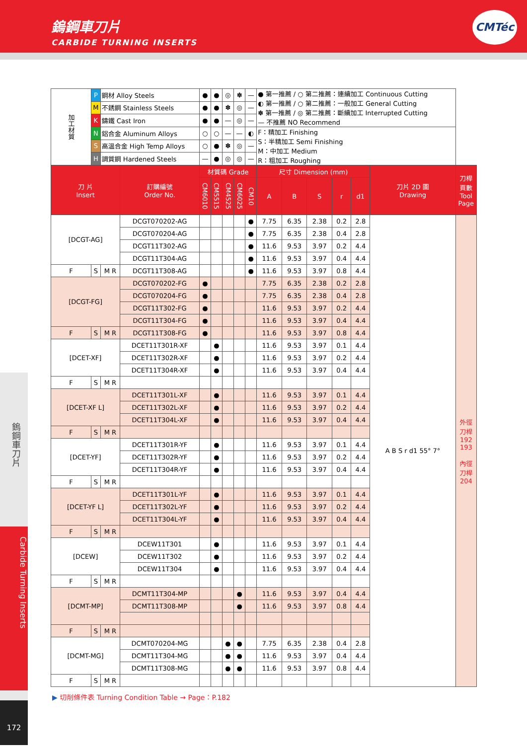鎢鋼車刀片
CARBIDE TURNING INSERTS
CMTéc
鎢鋼車刀片
Carbide Turning Inserts
172
| 加工材質 | P | 鋼材 Alloy Steels | | ● | ● | ◎ | ✽ | — | ● 第一推薦 / ○ 第二推薦：連續加工 Continuous Cutting ◐ 第一推薦 / ○ 第二推薦：一般加工 General Cutting ✽ 第一推薦 / ◎ 第二推薦：斷續加工 Interrupted Cutting — 不推薦 NO Recommend | | | | | | |
| | M | 不銹鋼 Stainless Steels | | ● | ● | ✽ | ◎ | — | | | | | | | |
| | K | 鑄鐵 Cast Iron | | ● | ● | — | ◎ | — | | | | | | | |
| | N | 鋁合金 Aluminum Alloys | | ○ | ○ | — | — | ◐ | F：精加工 Finishing S：半精加工 Semi Finishing M：中加工 Medium R：粗加工 Roughing | | | | | | |
| | S | 高溫合金 High Temp Alloys | | ○ | ● | ✽ | ◎ | — | | | | | | | |
| | H | 調質鋼 Hardened Steels | | — | ● | ◎ | ◎ | — | | | | | | | |
| 刀 片 Insert | | | 訂購編號 Order No. | 材質碼 Grade | | | | | 尺寸 Dimension (mm) | | | | | 刀片 2D 圖 Drawing | 刀桿 頁數 Tool Page |
| | | | | CM6010 | CM5515 | CM4525 | CM6025 | CM10 | A | B | S | r | d1 | | |
| [DCGT-AG] | | | DCGT070202-AG | | | | | ● | 7.75 | 6.35 | 2.38 | 0.2 | 2.8 | A B S r d1 55° 7° | 外徑 刀桿 192 193 內徑 刀桿 204 |
| | | | DCGT070204-AG | | | | | ● | 7.75 | 6.35 | 2.38 | 0.4 | 2.8 | | |
| | | | DCGT11T302-AG | | | | | ● | 11.6 | 9.53 | 3.97 | 0.2 | 4.4 | | |
| | | | DCGT11T304-AG | | | | | ● | 11.6 | 9.53 | 3.97 | 0.4 | 4.4 | | |
| F | S | M R | DCGT11T308-AG | | | | | ● | 11.6 | 9.53 | 3.97 | 0.8 | 4.4 | | |
| [DCGT-FG] | | | DCGT070202-FG | ● | | | | | 7.75 | 6.35 | 2.38 | 0.2 | 2.8 | | |
| | | | DCGT070204-FG | ● | | | | | 7.75 | 6.35 | 2.38 | 0.4 | 2.8 | | |
| | | | DCGT11T302-FG | ● | | | | | 11.6 | 9.53 | 3.97 | 0.2 | 4.4 | | |
| | | | DCGT11T304-FG | ● | | | | | 11.6 | 9.53 | 3.97 | 0.4 | 4.4 | | |
| F | S | M R | DCGT11T308-FG | ● | | | | | 11.6 | 9.53 | 3.97 | 0.8 | 4.4 | | |
| [DCET-XF] | | | DCET11T301R-XF | | ● | | | | 11.6 | 9.53 | 3.97 | 0.1 | 4.4 | | |
| | | | DCET11T302R-XF | | ● | | | | 11.6 | 9.53 | 3.97 | 0.2 | 4.4 | | |
| | | | DCET11T304R-XF | | ● | | | | 11.6 | 9.53 | 3.97 | 0.4 | 4.4 | | |
| F | S | M R | | | | | | | | | | | | | |
| [DCET-XF L] | | | DCET11T301L-XF | | ● | | | | 11.6 | 9.53 | 3.97 | 0.1 | 4.4 | | |
| | | | DCET11T302L-XF | | ● | | | | 11.6 | 9.53 | 3.97 | 0.2 | 4.4 | | |
| | | | DCET11T304L-XF | | ● | | | | 11.6 | 9.53 | 3.97 | 0.4 | 4.4 | | |
| F | S | M R | | | | | | | | | | | | | |
| [DCET-YF] | | | DCET11T301R-YF | | ● | | | | 11.6 | 9.53 | 3.97 | 0.1 | 4.4 | | |
| | | | DCET11T302R-YF | | ● | | | | 11.6 | 9.53 | 3.97 | 0.2 | 4.4 | | |
| | | | DCET11T304R-YF | | ● | | | | 11.6 | 9.53 | 3.97 | 0.4 | 4.4 | | |
| F | S | M R | | | | | | | | | | | | | |
| [DCET-YF L] | | | DCET11T301L-YF | | ● | | | | 11.6 | 9.53 | 3.97 | 0.1 | 4.4 | | |
| | | | DCET11T302L-YF | | ● | | | | 11.6 | 9.53 | 3.97 | 0.2 | 4.4 | | |
| | | | DCET11T304L-YF | | ● | | | | 11.6 | 9.53 | 3.97 | 0.4 | 4.4 | | |
| F | S | M R | | | | | | | | | | | | | |
| [DCEW] | | | DCEW11T301 | | ● | | | | 11.6 | 9.53 | 3.97 | 0.1 | 4.4 | | |
| | | | DCEW11T302 | | ● | | | | 11.6 | 9.53 | 3.97 | 0.2 | 4.4 | | |
| | | | DCEW11T304 | | ● | | | | 11.6 | 9.53 | 3.97 | 0.4 | 4.4 | | |
| F | S | M R | | | | | | | | | | | | | |
| [DCMT-MP] | | | DCMT11T304-MP | | | | ● | | 11.6 | 9.53 | 3.97 | 0.4 | 4.4 | | |
| | | | DCMT11T308-MP | | | | ● | | 11.6 | 9.53 | 3.97 | 0.8 | 4.4 | | |
| F | S | M R | | | | | | | | | | | | | |
| [DCMT-MG] | | | DCMT070204-MG | | | ● | ● | | 7.75 | 6.35 | 2.38 | 0.4 | 2.8 | | |
| | | | DCMT11T304-MG | | | ● | ● | | 11.6 | 9.53 | 3.97 | 0.4 | 4.4 | | |
| | | | DCMT11T308-MG | | | ● | ● | | 11.6 | 9.53 | 3.97 | 0.8 | 4.4 | | |
| F | S | M R | | | | | | | | | | | | | |
▶ 切削條件表 Turning Condition Table → Page：P.182